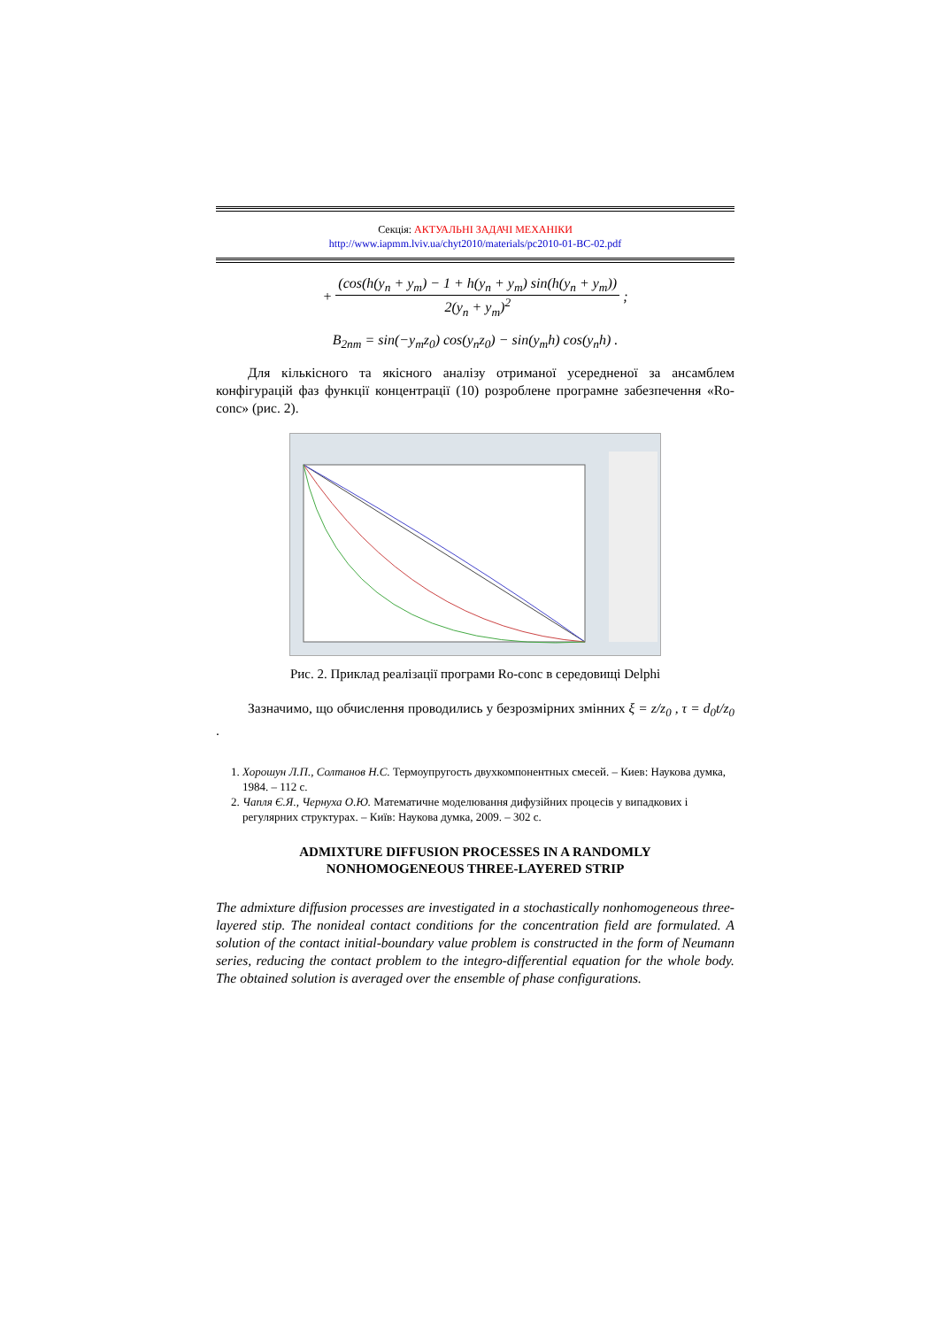Секція: АКТУАЛЬНІ ЗАДАЧІ МЕХАНІКИ
http://www.iapmm.lviv.ua/chyt2010/materials/pc2010-01-BC-02.pdf
+ (cos(h(y<sub>n</sub> + y<sub>m</sub>) − 1 + h(y<sub>n</sub> + y<sub>m</sub>) sin(h(y<sub>n</sub> + y<sub>m</sub>)) 2(y<sub>n</sub> + y<sub>m</sub>)<sup>2</sup> ;
B<sub>2nm</sub> = sin(−y<sub>m</sub>z<sub>0</sub>) cos(y<sub>n</sub>z<sub>0</sub>) − sin(y<sub>m</sub>h) cos(y<sub>n</sub>h) .
Для кількісного та якісного аналізу отриманої усередненої за ансамблем конфігурацій фаз функції концентрації (10) розроблене програмне забезпечення «Ro-conc» (рис. 2).
Рис. 2. Приклад реалізації програми Ro-conc в середовищі Delphi
Зазначимо, що обчислення проводились у безрозмірних змінних ξ = z/z<sub>0</sub> , τ = d<sub>0</sub>t/z<sub>0</sub> .
1. Хорошун Л.П., Солтанов Н.С. Термоупругость двухкомпонентных смесей. – Киев: Наукова думка, 1984. – 112 с.
2. Чапля Є.Я., Чернуха О.Ю. Математичне моделювання дифузійних процесів у випадкових і регулярних структурах. – Київ: Наукова думка, 2009. – 302 с.
ADMIXTURE DIFFUSION PROCESSES IN A RANDOMLY
NONHOMOGENEOUS THREE-LAYERED STRIP
The admixture diffusion processes are investigated in a stochastically nonhomogeneous three-layered stip. The nonideal contact conditions for the concentration field are formulated. A solution of the contact initial-boundary value problem is constructed in the form of Neumann series, reducing the contact problem to the integro-differential equation for the whole body. The obtained solution is averaged over the ensemble of phase configurations.